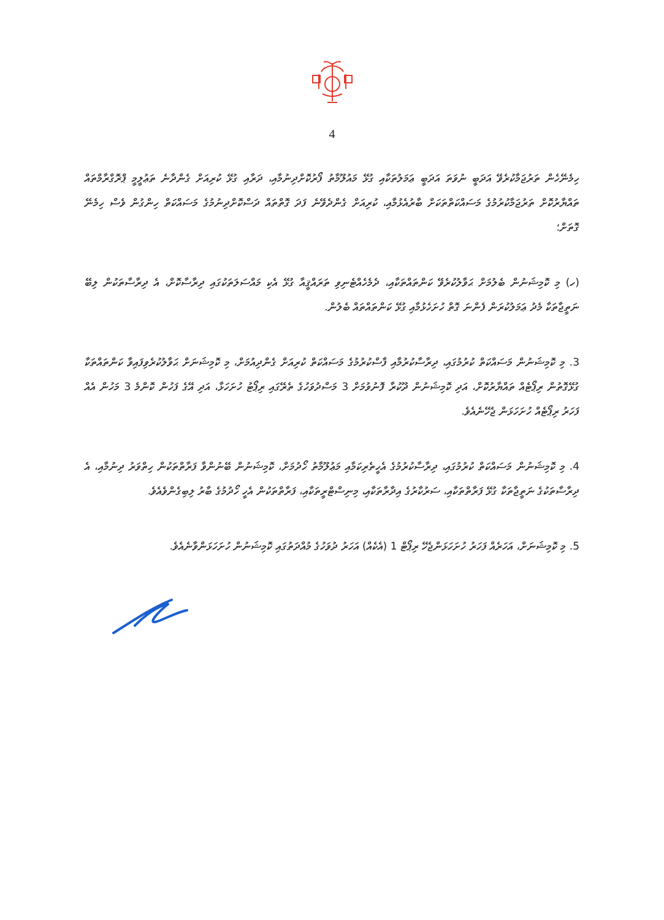4
ހިމެނޭހެން ތަރުޖަމާކުރެވޭ އަދަބީ ނުވަތަ އަދަބީ ޢަމަލުތަކާއި ގުޅޭ މައުލޫމާތު ފޯރުކޮށްދިނުމާއި، ދަރާއި ގުޅޭ ކުރިއަށް ގެންދާނެ ތަޢުލީމީ ޕްރޮގްރާމްތައް ތައްޔާރުކޮށް ތަރުޖަމާކުރުމުގެ މަސައްކަތްތަކަށް ބާރުއެޅުމާއި، ކުރިއަށް ގެންދެވޭނެ ފަދަ ގޮތްތައް ދަސްކޮށްދިނުމުގެ މަސައްކަތް ހިންގުން ވެސް ހިމެނޭ ގޮތަށް؛
(ހ) މި ކޮމިޝަނުން ބެލުމަށް ޙަވާލުކުރެވޭ ކަންތައްތަކާއި، ދެމެހެއްޓެނިވި ތަރައްޤީއާ ގުޅޭ އެކި މައްސަލަތަކުގައި ދިރާސާކޮށް، އެ ދިރާސާތަކުން ލިބޭ ނަތީޖާތަކާ މެދު ޢަމަލުކުރަން ފެންނަ ގޮތް ހުށަހެޅުމާއި ގުޅޭ ކަންތައްތައް ބެލުން.
3. މި ކޮމިޝަނުން މަސައްކަތް ކުރުމުގައި، ދިރާސާކުރުމާއި ފާސްކުރުމުގެ މަސައްކަތް ކުރިއަށް ގެންދިއުމަށް، މި ކޮމިޝަނަށް ޙަވާލުކުރެވިފައިވާ ކަންތައްތަކާ ގުޅޭގޮތުން ރިޕޯޓެއް ތައްޔާރުކޮށް، އަދި ކޮމިޝަނުން ދޫކުރާ ފޮނުވުމަށް 3 މަސްދުވަހުގެ ތެރޭގައި ރިޕޯޓު ހުށަހަޅާ، އަދި އޭގެ ފަހުން ކޮންމެ 3 މަހުން އެއް ފަހަރު ރިޕޯޓެއް ހުށަހަޅަން ޖެހޭނެއެވެ.
4. މި ކޮމިޝަނުން މަސައްކަތް ކުރުމުގައި، ދިރާސާކުރުމުގެ އެހީތެރިކަމާއި މަޢުލޫމާތު ހޯދުމަށް، ކޮމިޝަނުން ބޭނުންވާ ފަރާތްތަކުން ހިތްވަރު ދިނުމާއި، އެ ދިރާސާތަކުގެ ނަތީޖާތަކާ ގުޅޭ ފަރާތްތަކާއި، ސަރުކާރުގެ އިދާރާތަކާއި، މިނިސްޓްރީތަކާއި، ފަރާތްތަކުން އެހީ ހޯދުމުގެ ބާރު ލިބިގެންވެއެވެ.
5. މި ކޮމިޝަނަށް، އަހަރެއް ފަހަރު ހުށަހަޅަންޖެހޭ ރިޕޯޓް 1 (އެކެއް) އަހަރު ދުވަހުގެ މުއްދަތުގައި ކޮމިޝަނުން ހުށަހަޅަންވާނެއެވެ.